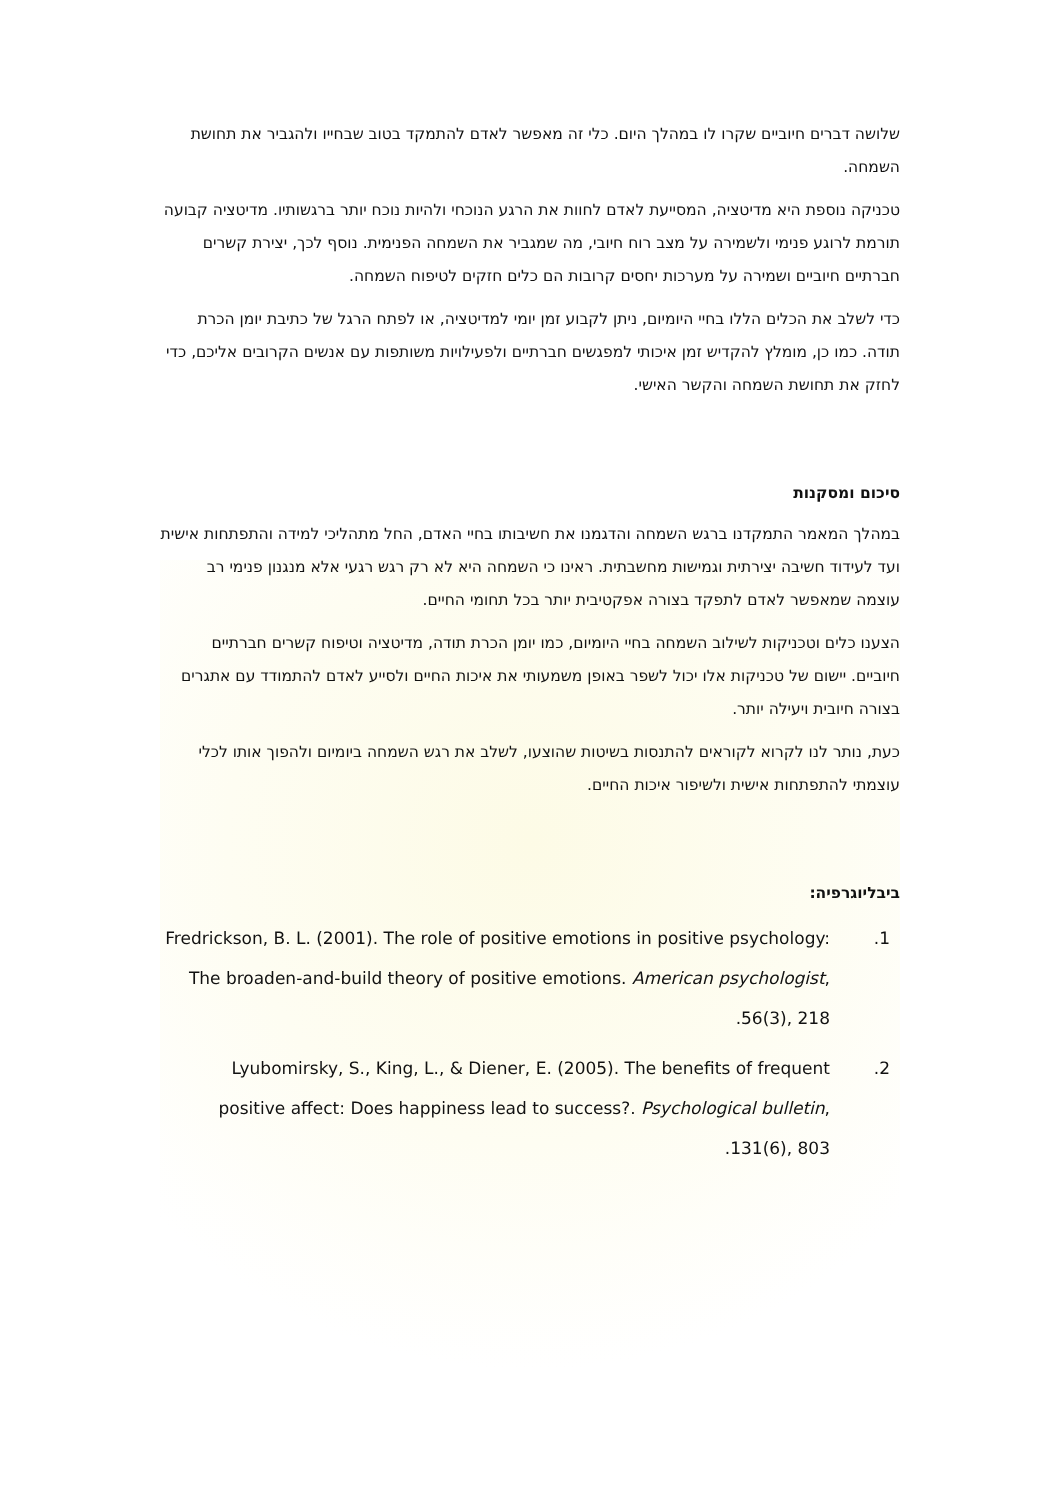שלושה דברים חיוביים שקרו לו במהלך היום. כלי זה מאפשר לאדם להתמקד בטוב שבחייו ולהגביר את תחושת השמחה.
טכניקה נוספת היא מדיטציה, המסייעת לאדם לחוות את הרגע הנוכחי ולהיות נוכח יותר ברגשותיו. מדיטציה קבועה תורמת לרוגע פנימי ולשמירה על מצב רוח חיובי, מה שמגביר את השמחה הפנימית. נוסף לכך, יצירת קשרים חברתיים חיוביים ושמירה על מערכות יחסים קרובות הם כלים חזקים לטיפוח השמחה.
כדי לשלב את הכלים הללו בחיי היומיום, ניתן לקבוע זמן יומי למדיטציה, או לפתח הרגל של כתיבת יומן הכרת תודה. כמו כן, מומלץ להקדיש זמן איכותי למפגשים חברתיים ולפעילויות משותפות עם אנשים הקרובים אליכם, כדי לחזק את תחושת השמחה והקשר האישי.
סיכום ומסקנות
במהלך המאמר התמקדנו ברגש השמחה והדגמנו את חשיבותו בחיי האדם, החל מתהליכי למידה והתפתחות אישית ועד לעידוד חשיבה יצירתית וגמישות מחשבתית. ראינו כי השמחה היא לא רק רגש רגעי אלא מנגנון פנימי רב עוצמה שמאפשר לאדם לתפקד בצורה אפקטיבית יותר בכל תחומי החיים.
הצענו כלים וטכניקות לשילוב השמחה בחיי היומיום, כמו יומן הכרת תודה, מדיטציה וטיפוח קשרים חברתיים חיוביים. יישום של טכניקות אלו יכול לשפר באופן משמעותי את איכות החיים ולסייע לאדם להתמודד עם אתגרים בצורה חיובית ויעילה יותר.
כעת, נותר לנו לקרוא לקוראים להתנסות בשיטות שהוצעו, לשלב את רגש השמחה ביומיום ולהפוך אותו לכלי עוצמתי להתפתחות אישית ולשיפור איכות החיים.
ביבליוגרפיה:
1. Fredrickson, B. L. (2001). The role of positive emotions in positive psychology: The broaden-and-build theory of positive emotions. American psychologist, 56(3), 218.
2. Lyubomirsky, S., King, L., & Diener, E. (2005). The benefits of frequent positive affect: Does happiness lead to success?. Psychological bulletin, 131(6), 803.